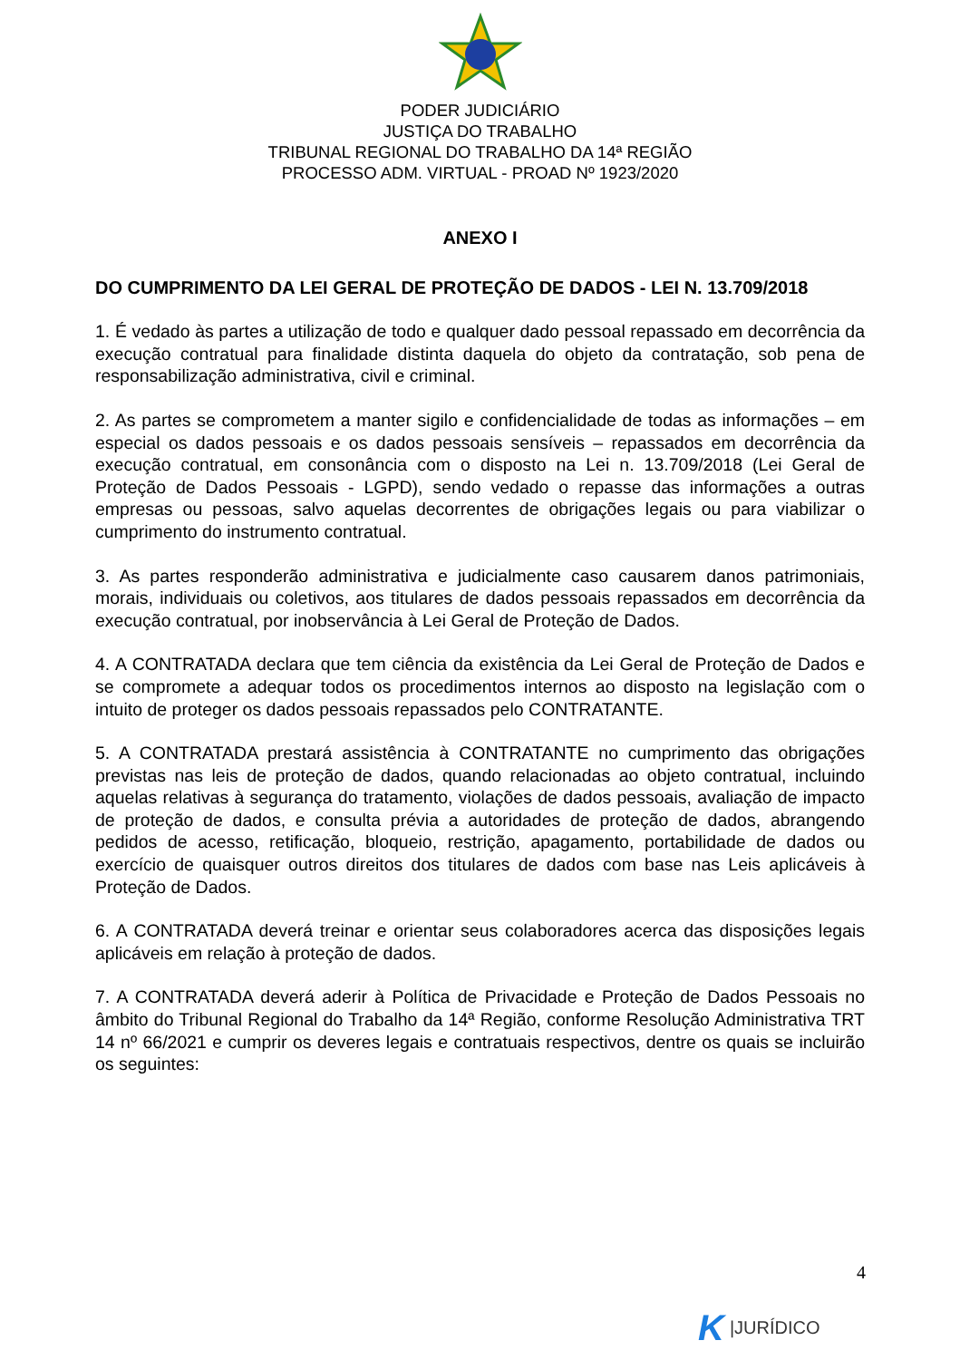PODER JUDICIÁRIO
JUSTIÇA DO TRABALHO
TRIBUNAL REGIONAL DO TRABALHO DA 14ª REGIÃO
PROCESSO ADM. VIRTUAL - PROAD Nº 1923/2020
ANEXO I
DO CUMPRIMENTO DA LEI GERAL DE PROTEÇÃO DE DADOS - LEI N. 13.709/2018
1. É vedado às partes a utilização de todo e qualquer dado pessoal repassado em decorrência da execução contratual para finalidade distinta daquela do objeto da contratação, sob pena de responsabilização administrativa, civil e criminal.
2. As partes se comprometem a manter sigilo e confidencialidade de todas as informações – em especial os dados pessoais e os dados pessoais sensíveis – repassados em decorrência da execução contratual, em consonância com o disposto na Lei n. 13.709/2018 (Lei Geral de Proteção de Dados Pessoais - LGPD), sendo vedado o repasse das informações a outras empresas ou pessoas, salvo aquelas decorrentes de obrigações legais ou para viabilizar o cumprimento do instrumento contratual.
3. As partes responderão administrativa e judicialmente caso causarem danos patrimoniais, morais, individuais ou coletivos, aos titulares de dados pessoais repassados em decorrência da execução contratual, por inobservância à Lei Geral de Proteção de Dados.
4. A CONTRATADA declara que tem ciência da existência da Lei Geral de Proteção de Dados e se compromete a adequar todos os procedimentos internos ao disposto na legislação com o intuito de proteger os dados pessoais repassados pelo CONTRATANTE.
5. A CONTRATADA prestará assistência à CONTRATANTE no cumprimento das obrigações previstas nas leis de proteção de dados, quando relacionadas ao objeto contratual, incluindo aquelas relativas à segurança do tratamento, violações de dados pessoais, avaliação de impacto de proteção de dados, e consulta prévia a autoridades de proteção de dados, abrangendo pedidos de acesso, retificação, bloqueio, restrição, apagamento, portabilidade de dados ou exercício de quaisquer outros direitos dos titulares de dados com base nas Leis aplicáveis à Proteção de Dados.
6. A CONTRATADA deverá treinar e orientar seus colaboradores acerca das disposições legais aplicáveis em relação à proteção de dados.
7. A CONTRATADA deverá aderir à Política de Privacidade e Proteção de Dados Pessoais no âmbito do Tribunal Regional do Trabalho da 14ª Região, conforme Resolução Administrativa TRT 14 nº 66/2021 e cumprir os deveres legais e contratuais respectivos, dentre os quais se incluirão os seguintes:
4
K |JURÍDICO